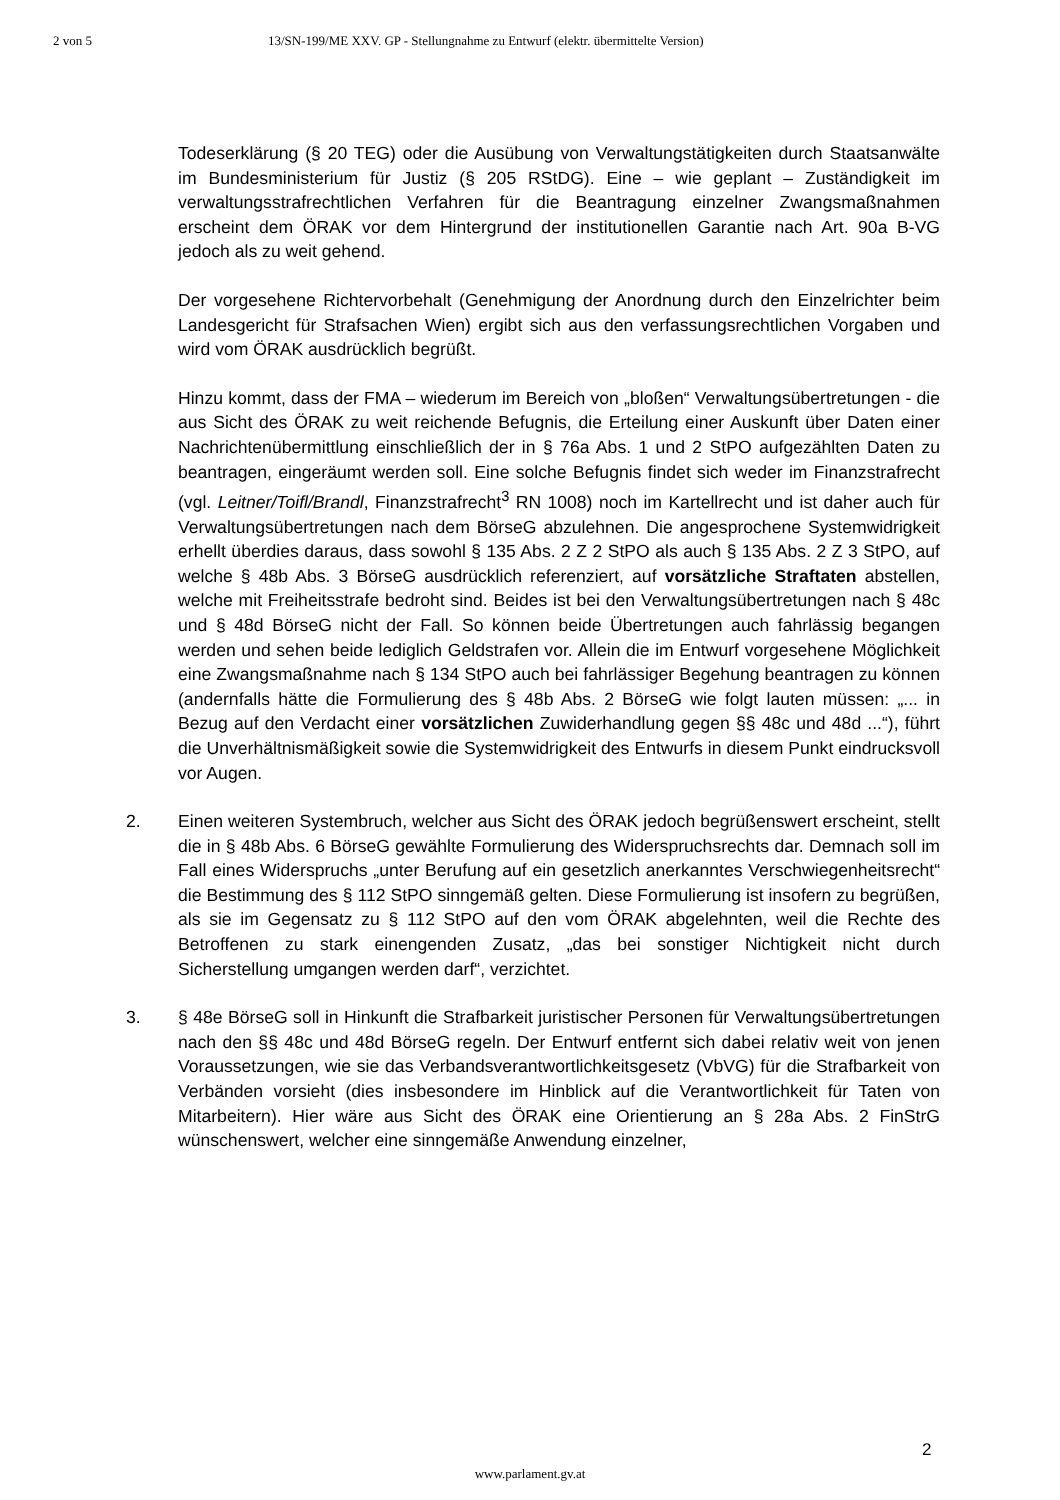2 von 5 13/SN-199/ME XXV. GP - Stellungnahme zu Entwurf (elektr. übermittelte Version)
Todeserklärung (§ 20 TEG) oder die Ausübung von Verwaltungstätigkeiten durch Staatsanwälte im Bundesministerium für Justiz (§ 205 RStDG). Eine – wie geplant – Zuständigkeit im verwaltungsstrafrechtlichen Verfahren für die Beantragung einzelner Zwangsmaßnahmen erscheint dem ÖRAK vor dem Hintergrund der institutionellen Garantie nach Art. 90a B-VG jedoch als zu weit gehend.
Der vorgesehene Richtervorbehalt (Genehmigung der Anordnung durch den Einzelrichter beim Landesgericht für Strafsachen Wien) ergibt sich aus den verfassungsrechtlichen Vorgaben und wird vom ÖRAK ausdrücklich begrüßt.
Hinzu kommt, dass der FMA – wiederum im Bereich von „bloßen“ Verwaltungsübertretungen - die aus Sicht des ÖRAK zu weit reichende Befugnis, die Erteilung einer Auskunft über Daten einer Nachrichtenübermittlung einschließlich der in § 76a Abs. 1 und 2 StPO aufgezählten Daten zu beantragen, eingeräumt werden soll. Eine solche Befugnis findet sich weder im Finanzstrafrecht (vgl. Leitner/Toifl/Brandl, Finanzstrafrecht<sup>3</sup> RN 1008) noch im Kartellrecht und ist daher auch für Verwaltungsübertretungen nach dem BörseG abzulehnen. Die angesprochene Systemwidrigkeit erhellt überdies daraus, dass sowohl § 135 Abs. 2 Z 2 StPO als auch § 135 Abs. 2 Z 3 StPO, auf welche § 48b Abs. 3 BörseG ausdrücklich referenziert, auf vorsätzliche Straftaten abstellen, welche mit Freiheitsstrafe bedroht sind. Beides ist bei den Verwaltungsübertretungen nach § 48c und § 48d BörseG nicht der Fall. So können beide Übertretungen auch fahrlässig begangen werden und sehen beide lediglich Geldstrafen vor. Allein die im Entwurf vorgesehene Möglichkeit eine Zwangsmaßnahme nach § 134 StPO auch bei fahrlässiger Begehung beantragen zu können (andernfalls hätte die Formulierung des § 48b Abs. 2 BörseG wie folgt lauten müssen: „... in Bezug auf den Verdacht einer vorsätzlichen Zuwiderhandlung gegen §§ 48c und 48d ...“), führt die Unverhältnismäßigkeit sowie die Systemwidrigkeit des Entwurfs in diesem Punkt eindrucksvoll vor Augen.
2. Einen weiteren Systembruch, welcher aus Sicht des ÖRAK jedoch begrüßenswert erscheint, stellt die in § 48b Abs. 6 BörseG gewählte Formulierung des Widerspruchsrechts dar. Demnach soll im Fall eines Widerspruchs „unter Berufung auf ein gesetzlich anerkanntes Verschwiegenheitsrecht“ die Bestimmung des § 112 StPO sinngemäß gelten. Diese Formulierung ist insofern zu begrüßen, als sie im Gegensatz zu § 112 StPO auf den vom ÖRAK abgelehnten, weil die Rechte des Betroffenen zu stark einengenden Zusatz, „das bei sonstiger Nichtigkeit nicht durch Sicherstellung umgangen werden darf“, verzichtet.
3. § 48e BörseG soll in Hinkunft die Strafbarkeit juristischer Personen für Verwaltungsübertretungen nach den §§ 48c und 48d BörseG regeln. Der Entwurf entfernt sich dabei relativ weit von jenen Voraussetzungen, wie sie das Verbandsverantwortlichkeitsgesetz (VbVG) für die Strafbarkeit von Verbänden vorsieht (dies insbesondere im Hinblick auf die Verantwortlichkeit für Taten von Mitarbeitern). Hier wäre aus Sicht des ÖRAK eine Orientierung an § 28a Abs. 2 FinStrG wünschenswert, welcher eine sinngemäße Anwendung einzelner,
2
www.parlament.gv.at